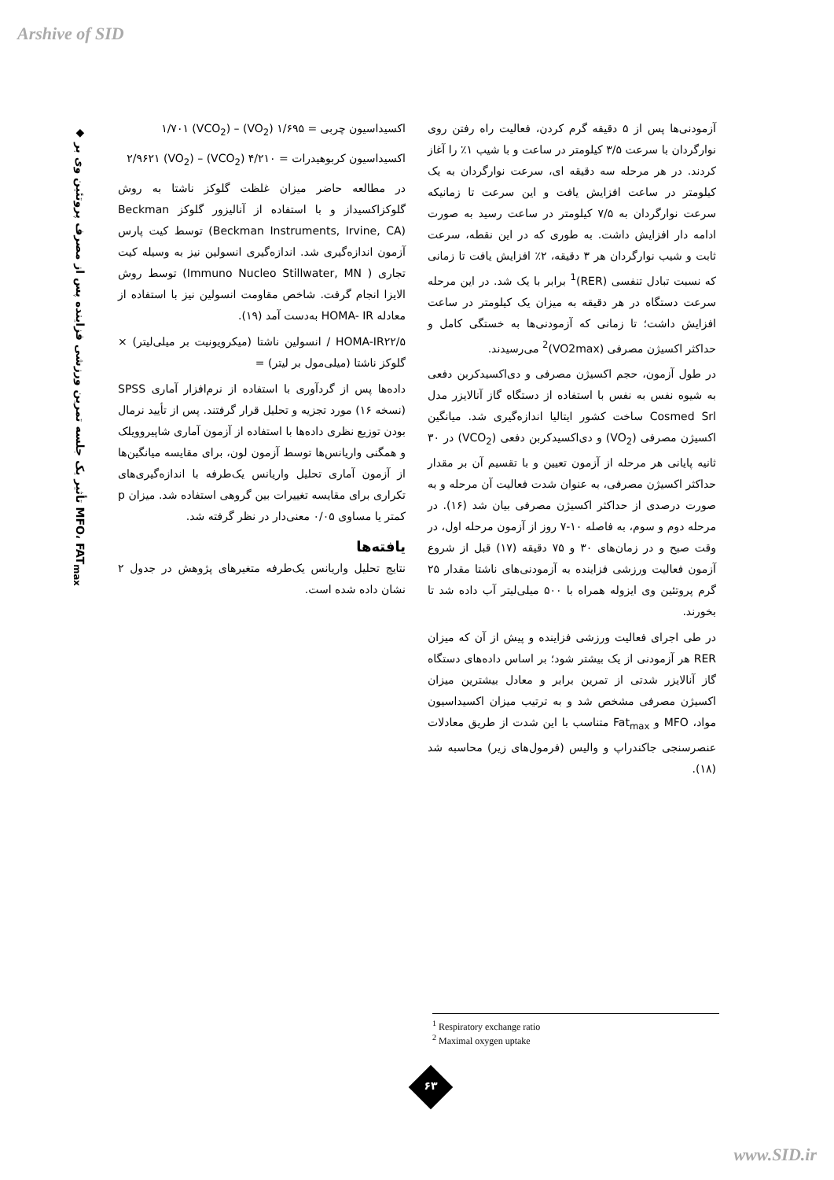Arshive of SID
◆ تأثیر یک جلسه تمرین ورزشی فزاینده پس از مصرف پروتئین وی بر MFO، FAT<sub>max</sub>
آزمودنی‌ها پس از ۵ دقیقه گرم کردن، فعالیت راه رفتن روی نوارگردان با سرعت ۳/۵ کیلومتر در ساعت و با شیب ۱٪ را آغاز کردند. در هر مرحله سه دقیقه ای، سرعت نوارگردان به یک کیلومتر در ساعت افزایش یافت و این سرعت تا زمانیکه سرعت نوارگردان به ۷/۵ کیلومتر در ساعت رسید به صورت ادامه دار افزایش داشت. به طوری که در این نقطه، سرعت ثابت و شیب نوارگردان هر ۳ دقیقه، ۲٪ افزایش یافت تا زمانی که نسبت تبادل تنفسی (RER)<sup>1</sup> برابر با یک شد. در این مرحله سرعت دستگاه در هر دقیقه به میزان یک کیلومتر در ساعت افزایش داشت؛ تا زمانی که آزمودنی‌ها به خستگی کامل و حداکثر اکسیژن مصرفی (VO2max)<sup>2</sup> می‌رسیدند.
در طول آزمون، حجم اکسیژن مصرفی و دی‌اکسیدکربن دفعی به شیوه نفس به نفس با استفاده از دستگاه گاز آنالایزر مدل Cosmed Srl ساخت کشور ایتالیا اندازه‌گیری شد. میانگین اکسیژن مصرفی (VO<sub>2</sub>) و دی‌اکسیدکربن دفعی (VCO<sub>2</sub>) در ۳۰ ثانیه پایانی هر مرحله از آزمون تعیین و با تقسیم آن بر مقدار حداکثر اکسیژن مصرفی، به عنوان شدت فعالیت آن مرحله و به صورت درصدی از حداکثر اکسیژن مصرفی بیان شد (۱۶). در مرحله دوم و سوم، به فاصله ۱۰-۷ روز از آزمون مرحله اول، در وقت صبح و در زمان‌های ۳۰ و ۷۵ دقیقه (۱۷) قبل از شروع آزمون فعالیت ورزشی فزاینده به آزمودنی‌های ناشتا مقدار ۲۵ گرم پروتئین وی ایزوله همراه با ۵۰۰ میلی‌لیتر آب داده شد تا بخورند.
در طی اجرای فعالیت ورزشی فزاینده و پیش از آن که میزان RER هر آزمودنی از یک بیشتر شود؛ بر اساس داده‌های دستگاه گاز آنالایزر شدتی از تمرین برابر و معادل بیشترین میزان اکسیژن مصرفی مشخص شد و به ترتیب میزان اکسیداسیون مواد، MFO و Fat<sub>max</sub> متناسب با این شدت از طریق معادلات عنصرسنجی جاکندراپ و والیس (فرمول‌های زیر) محاسبه شد (۱۸).
اکسیداسیون چربی = ۱/۶۹۵ (VO<sub>2</sub>) – ۱/۷۰۱ (VCO<sub>2</sub>)
اکسیداسیون کربوهیدرات = ۴/۲۱۰ (VCO<sub>2</sub>) – ۲/۹۶۲۱ (VO<sub>2</sub>)
در مطالعه حاضر میزان غلظت گلوکز ناشتا به روش گلوکزاکسیداز و با استفاده از آنالیزور گلوکز Beckman (Beckman Instruments, Irvine, CA) توسط کیت پارس آزمون اندازه‌گیری شد. اندازه‌گیری انسولین نیز به وسیله کیت تجاری ( Immuno Nucleo Stillwater, MN) توسط روش الایزا انجام گرفت. شاخص مقاومت انسولین نیز با استفاده از معادله HOMA- IR به‌دست آمد (۱۹).
HOMA-IR۲۲/۵ / انسولین ناشتا (میکرویونیت بر میلی‌لیتر) × گلوکز ناشتا (میلی‌مول بر لیتر) =
داده‌ها پس از گردآوری با استفاده از نرم‌افزار آماری SPSS (نسخه ۱۶) مورد تجزیه و تحلیل قرار گرفتند. پس از تأیید نرمال بودن توزیع نظری داده‌ها با استفاده از آزمون آماری شاپیروویلک و همگنی واریانس‌ها توسط آزمون لون، برای مقایسه میانگین‌ها از آزمون آماری تحلیل واریانس یک‌طرفه با اندازه‌گیری‌های تکراری برای مقایسه تغییرات بین گروهی استفاده شد. میزان p کمتر یا مساوی ۰/۰۵ معنی‌دار در نظر گرفته شد.
یافته‌ها
نتایج تحلیل واریانس یک‌طرفه متغیرهای پژوهش در جدول ۲ نشان داده شده است.
<sup>1</sup> Respiratory exchange ratio
<sup>2</sup> Maximal oxygen uptake
۶۳
www.SID.ir